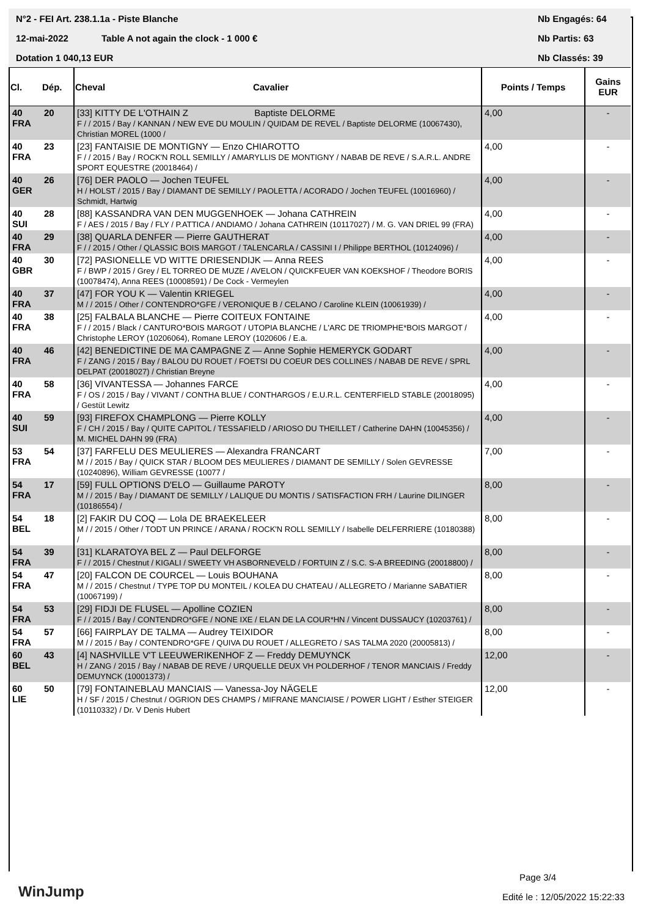N°2 - FEI Art. 238.1.1a - Piste Blanche Nb Engagés: 64
12-mai-2022 Table A not again the clock - 1 000 € Nb Partis: 63
Dotation 1 040,13 EUR Nb Classés: 39
| Cl. | Dép. | Cheval Cavalier | Points / Temps | Gains EUR |
| --- | --- | --- | --- | --- |
| 40 FRA | 20 | [33] KITTY DE L'OTHAIN Z Baptiste DELORME F / / 2015 / Bay / KANNAN / NEW EVE DU MOULIN / QUIDAM DE REVEL / Baptiste DELORME (10067430), Christian MOREL (1000 / | 4,00 | - |
| 40 FRA | 23 | [23] FANTAISIE DE MONTIGNY — Enzo CHIAROTTO F / / 2015 / Bay / ROCK'N ROLL SEMILLY / AMARYLLIS DE MONTIGNY / NABAB DE REVE / S.A.R.L. ANDRE SPORT EQUESTRE (20018464) / | 4,00 | - |
| 40 GER | 26 | [76] DER PAOLO — Jochen TEUFEL H / HOLST / 2015 / Bay / DIAMANT DE SEMILLY / PAOLETTA / ACORADO / Jochen TEUFEL (10016960) / Schmidt, Hartwig | 4,00 | - |
| 40 SUI | 28 | [88] KASSANDRA VAN DEN MUGGENHOEK — Johana CATHREIN F / AES / 2015 / Bay / FLY / P.ATTICA / ANDIAMO / Johana CATHREIN (10117027) / M. G. VAN DRIEL 99 (FRA) | 4,00 | - |
| 40 FRA | 29 | [38] QUARLA DENFER — Pierre GAUTHERAT F / / 2015 / Other / QLASSIC BOIS MARGOT / TALENCARLA / CASSINI I / Philippe BERTHOL (10124096) / | 4,00 | - |
| 40 GBR | 30 | [72] PASIONELLE VD WITTE DRIESENDIJK — Anna REES F / BWP / 2015 / Grey / EL TORREO DE MUZE / AVELON / QUICKFEUER VAN KOEKSHOF / Theodore BORIS (10078474), Anna REES (10008591) / De Cock - Vermeylen | 4,00 | - |
| 40 FRA | 37 | [47] FOR YOU K — Valentin KRIEGEL M / / 2015 / Other / CONTENDRO*GFE / VERONIQUE B / CELANO / Caroline KLEIN (10061939) / | 4,00 | - |
| 40 FRA | 38 | [25] FALBALA BLANCHE — Pierre COITEUX FONTAINE F / / 2015 / Black / CANTURO*BOIS MARGOT / UTOPIA BLANCHE / L'ARC DE TRIOMPHE*BOIS MARGOT / Christophe LEROY (10206064), Romane LEROY (1020606 / E.a. | 4,00 | - |
| 40 FRA | 46 | [42] BENEDICTINE DE MA CAMPAGNE Z — Anne Sophie HEMERYCK GODART F / ZANG / 2015 / Bay / BALOU DU ROUET / FOETSI DU COEUR DES COLLINES / NABAB DE REVE / SPRL DELPAT (20018027) / Christian Breyne | 4,00 | - |
| 40 FRA | 58 | [36] VIVANTESSA — Johannes FARCE F / OS / 2015 / Bay / VIVANT / CONTHA BLUE / CONTHARGOS / E.U.R.L. CENTERFIELD STABLE (20018095) / Gestüt Lewitz | 4,00 | - |
| 40 SUI | 59 | [93] FIREFOX CHAMPLONG — Pierre KOLLY F / CH / 2015 / Bay / QUITE CAPITOL / TESSAFIELD / ARIOSO DU THEILLET / Catherine DAHN (10045356) / M. MICHEL DAHN 99 (FRA) | 4,00 | - |
| 53 FRA | 54 | [37] FARFELU DES MEULIERES — Alexandra FRANCART M / / 2015 / Bay / QUICK STAR / BLOOM DES MEULIERES / DIAMANT DE SEMILLY / Solen GEVRESSE (10240896), William GEVRESSE (10077 / | 7,00 | - |
| 54 FRA | 17 | [59] FULL OPTIONS D'ELO — Guillaume PAROTY M / / 2015 / Bay / DIAMANT DE SEMILLY / LALIQUE DU MONTIS / SATISFACTION FRH / Laurine DILINGER (10186554) / | 8,00 | - |
| 54 BEL | 18 | [2] FAKIR DU COQ — Lola DE BRAEKELEER M / / 2015 / Other / TODT UN PRINCE / ARANA / ROCK'N ROLL SEMILLY / Isabelle DELFERRIERE (10180388) / | 8,00 | - |
| 54 FRA | 39 | [31] KLARATOYA BEL Z — Paul DELFORGE F / / 2015 / Chestnut / KIGALI / SWEETY VH ASBORNEVELD / FORTUIN Z / S.C. S-A BREEDING (20018800) / | 8,00 | - |
| 54 FRA | 47 | [20] FALCON DE COURCEL — Louis BOUHANA M / / 2015 / Chestnut / TYPE TOP DU MONTEIL / KOLEA DU CHATEAU / ALLEGRETO / Marianne SABATIER (10067199) / | 8,00 | - |
| 54 FRA | 53 | [29] FIDJI DE FLUSEL — Apolline COZIEN F / / 2015 / Bay / CONTENDRO*GFE / NONE IXE / ELAN DE LA COUR*HN / Vincent DUSSAUCY (10203761) / | 8,00 | - |
| 54 FRA | 57 | [66] FAIRPLAY DE TALMA — Audrey TEIXIDOR M / / 2015 / Bay / CONTENDRO*GFE / QUIVA DU ROUET / ALLEGRETO / SAS TALMA 2020 (20005813) / | 8,00 | - |
| 60 BEL | 43 | [4] NASHVILLE V'T LEEUWERIKENHOF Z — Freddy DEMUYNCK H / ZANG / 2015 / Bay / NABAB DE REVE / URQUELLE DEUX VH POLDERHOF / TENOR MANCIAIS / Freddy DEMUYNCK (10001373) / | 12,00 | - |
| 60 LIE | 50 | [79] FONTAINEBLAU MANCIAIS — Vanessa-Joy NÄGELE H / SF / 2015 / Chestnut / OGRION DES CHAMPS / MIFRANE MANCIAISE / POWER LIGHT / Esther STEIGER (10110332) / Dr. V Denis Hubert | 12,00 | - |
WinJump
Page 3/4
Edité le : 12/05/2022 15:22:33